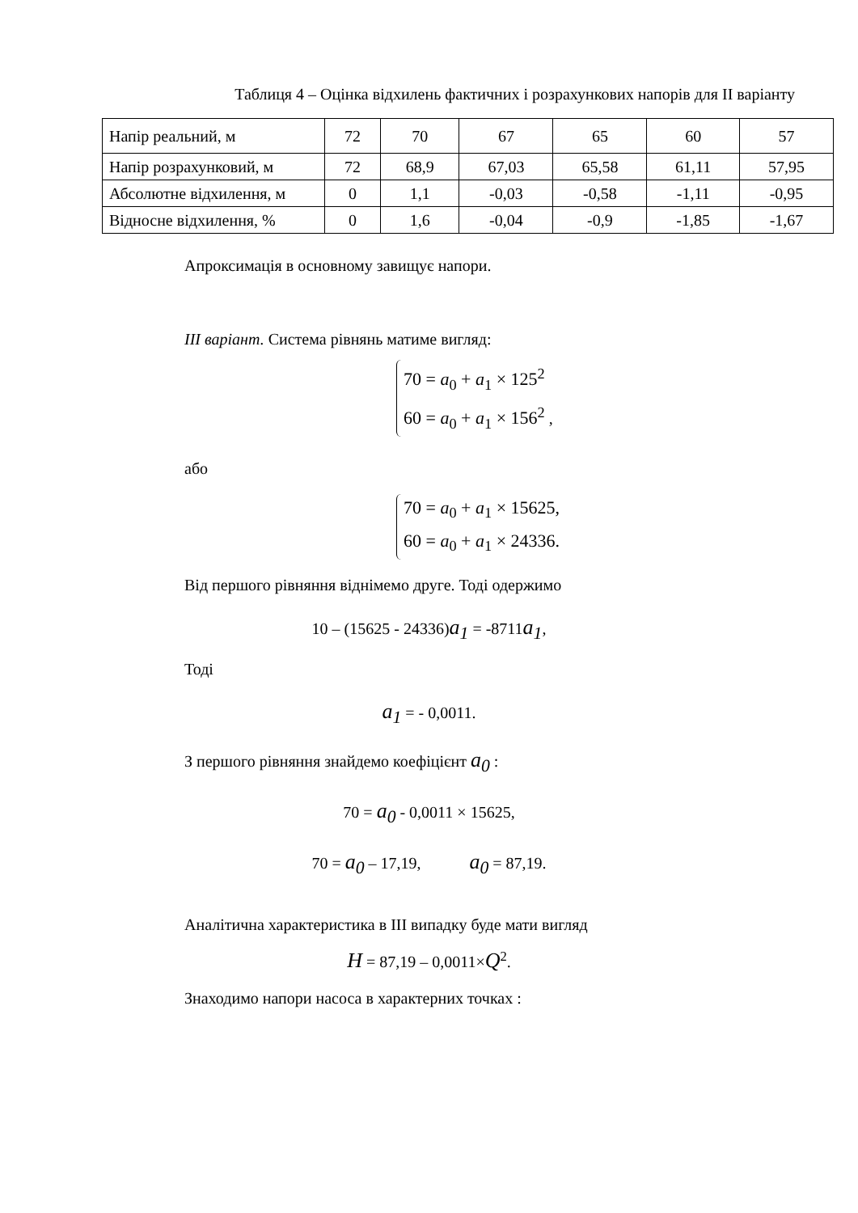Таблиця 4 – Оцінка відхилень фактичних і розрахункових напорів для ІІ варіанту
| Напір реальний, м | 72 | 70 | 67 | 65 | 60 | 57 |
| Напір розрахунковий, м | 72 | 68,9 | 67,03 | 65,58 | 61,11 | 57,95 |
| Абсолютне відхилення, м | 0 | 1,1 | -0,03 | -0,58 | -1,11 | -0,95 |
| Відносне відхилення, % | 0 | 1,6 | -0,04 | -0,9 | -1,85 | -1,67 |
Апроксимація в основному завищує напори.
ІІІ варіант. Система рівнянь матиме вигляд:
70 = a<sub>0</sub> + a<sub>1</sub> × 125<sup>2</sup>
60 = a<sub>0</sub> + a<sub>1</sub> × 156<sup>2</sup>
,
або
70 = a<sub>0</sub> + a<sub>1</sub> × 15625,
60 = a<sub>0</sub> + a<sub>1</sub> × 24336.
Від першого рівняння віднімемо друге. Тоді одержимо
10 – (15625 - 24336)a<sub>1</sub> = -8711a<sub>1</sub>,
Тоді
a<sub>1</sub> = - 0,0011.
З першого рівняння знайдемо коефіцієнт a<sub>0</sub> :
70 = a<sub>0</sub> - 0,0011 × 15625,
70 = a<sub>0</sub> – 17,19, a<sub>0</sub> = 87,19.
Аналітична характеристика в ІІІ випадку буде мати вигляд
H = 87,19 – 0,0011×Q<sup>2</sup>.
Знаходимо напори насоса в характерних точках :